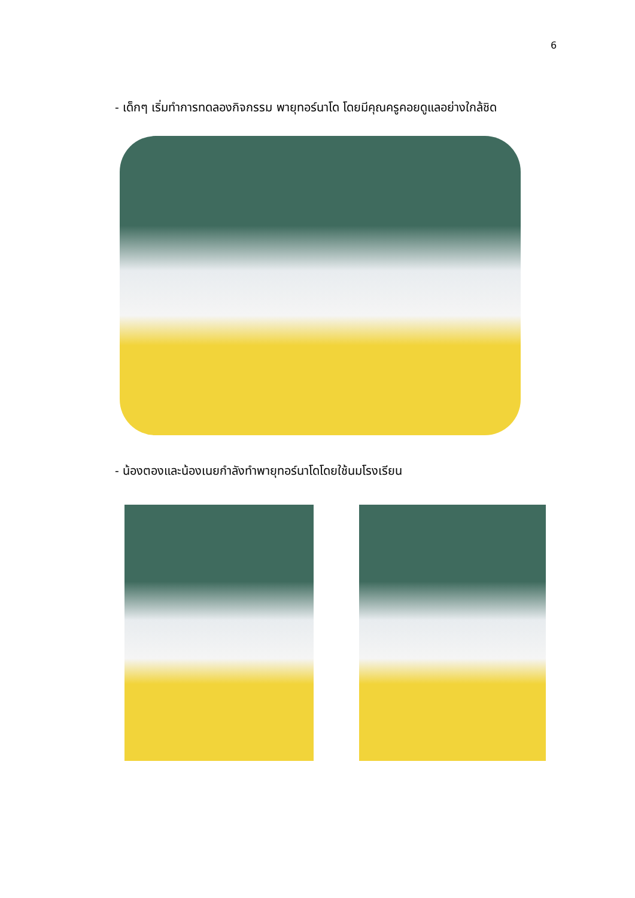6
- เด็กๆ เริ่มทำการทดลองกิจกรรม พายุทอร์นาโด โดยมีคุณครูคอยดูแลอย่างใกล้ชิด
- น้องตองและน้องเนยกำลังทำพายุทอร์นาโดโดยใช้นมโรงเรียน